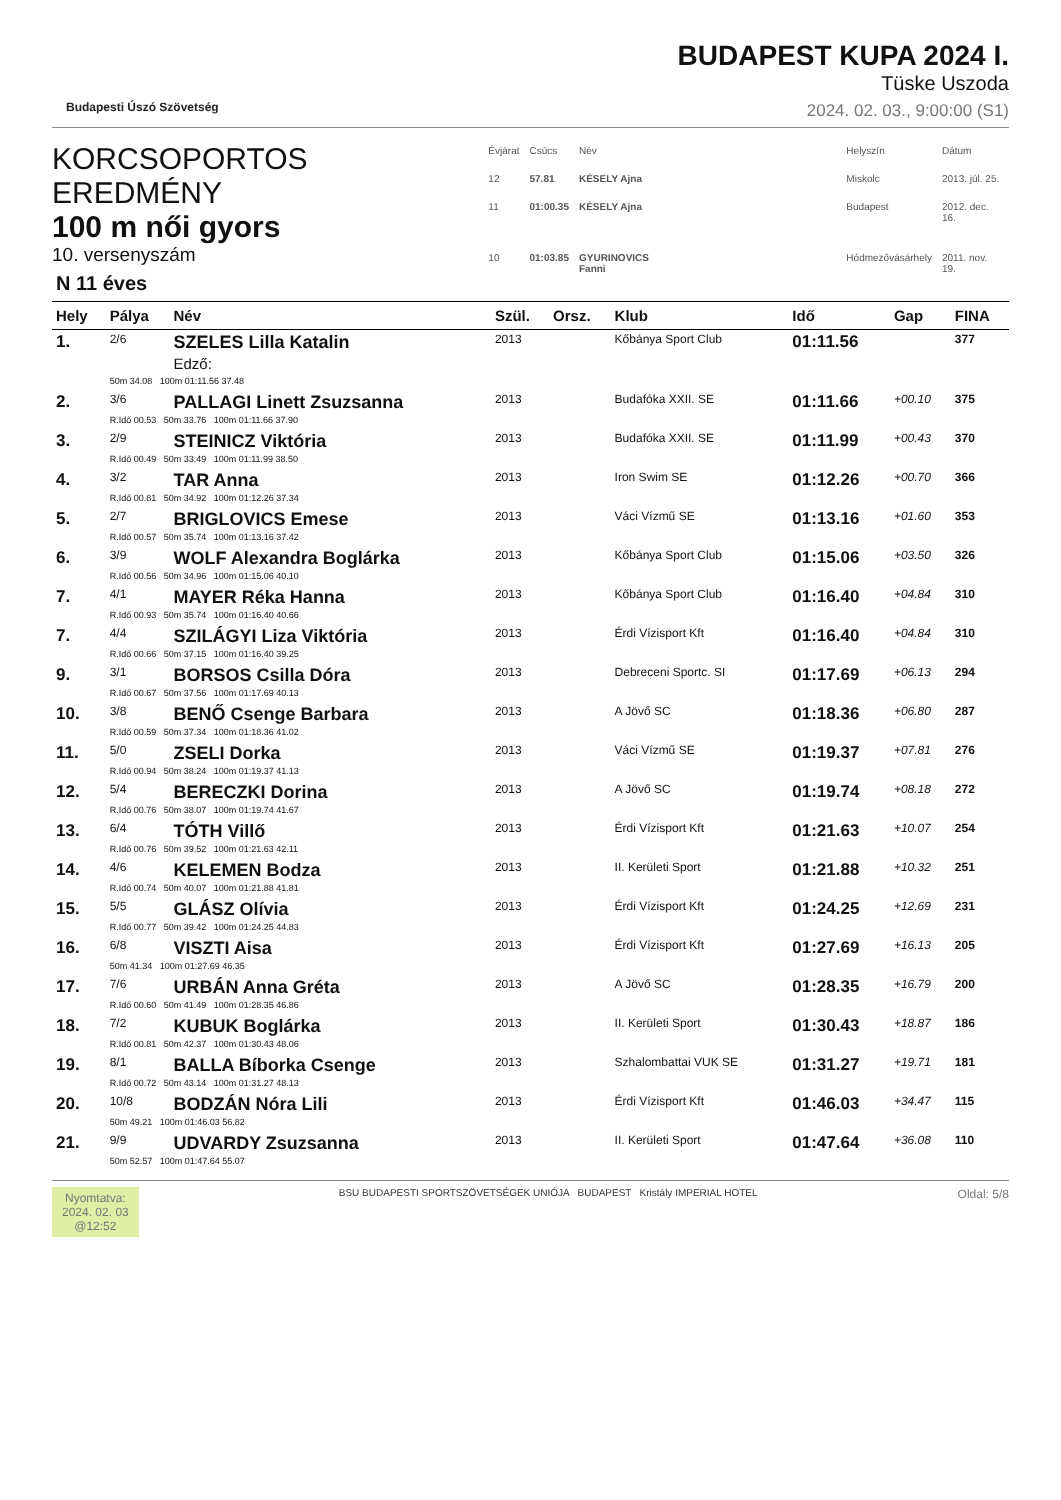Budapesti Úszó Szövetség
BUDAPEST KUPA 2024 I.
Tüske Uszoda
2024. 02. 03., 9:00:00 (S1)
KORCSOPORTOS EREDMÉNY
100 m női gyors
10. versenyszám
N 11 éves
| Évjárat | Csúcs | Név | | Helyszín | Dátum |
| 12 | 57.81 | KÉSELY Ajna | | Miskolc | 2013. júl. 25. |
| 11 | 01:00.35 | KÉSELY Ajna | | Budapest | 2012. dec. 16. |
| 10 | 01:03.85 | GYURINOVICS Fanni | | Hódmezővásárhely | 2011. nov. 19. |
| Hely | Pálya | Név | Szül. | Orsz. | Klub | Idő | Gap | FINA |
| --- | --- | --- | --- | --- | --- | --- | --- | --- |
| 1. | 2/6 | SZELES Lilla Katalin Edző: | 2013 | | Kőbánya Sport Club | 01:11.56 | | 377 |
| | 50m 34.08 100m 01:11.56 37.48 | | | | | | | |
| 2. | 3/6 | PALLAGI Linett Zsuzsanna | 2013 | | Budafóka XXII. SE | 01:11.66 | +00.10 | 375 |
| | R.Idő 00.53 50m 33.76 100m 01:11.66 37.90 | | | | | | | |
| 3. | 2/9 | STEINICZ Viktória | 2013 | | Budafóka XXII. SE | 01:11.99 | +00.43 | 370 |
| | R.Idő 00.49 50m 33.49 100m 01:11.99 38.50 | | | | | | | |
| 4. | 3/2 | TAR Anna | 2013 | | Iron Swim SE | 01:12.26 | +00.70 | 366 |
| | R.Idő 00.81 50m 34.92 100m 01:12.26 37.34 | | | | | | | |
| 5. | 2/7 | BRIGLOVICS Emese | 2013 | | Váci Vízmű SE | 01:13.16 | +01.60 | 353 |
| | R.Idő 00.57 50m 35.74 100m 01:13.16 37.42 | | | | | | | |
| 6. | 3/9 | WOLF Alexandra Boglárka | 2013 | | Kőbánya Sport Club | 01:15.06 | +03.50 | 326 |
| | R.Idő 00.56 50m 34.96 100m 01:15.06 40.10 | | | | | | | |
| 7. | 4/1 | MAYER Réka Hanna | 2013 | | Kőbánya Sport Club | 01:16.40 | +04.84 | 310 |
| | R.Idő 00.93 50m 35.74 100m 01:16.40 40.66 | | | | | | | |
| 7. | 4/4 | SZILÁGYI Liza Viktória | 2013 | | Érdi Vízisport Kft | 01:16.40 | +04.84 | 310 |
| | R.Idő 00.66 50m 37.15 100m 01:16.40 39.25 | | | | | | | |
| 9. | 3/1 | BORSOS Csilla Dóra | 2013 | | Debreceni Sportc. SI | 01:17.69 | +06.13 | 294 |
| | R.Idő 00.67 50m 37.56 100m 01:17.69 40.13 | | | | | | | |
| 10. | 3/8 | BENŐ Csenge Barbara | 2013 | | A Jövő SC | 01:18.36 | +06.80 | 287 |
| | R.Idő 00.59 50m 37.34 100m 01:18.36 41.02 | | | | | | | |
| 11. | 5/0 | ZSELI Dorka | 2013 | | Váci Vízmű SE | 01:19.37 | +07.81 | 276 |
| | R.Idő 00.94 50m 38.24 100m 01:19.37 41.13 | | | | | | | |
| 12. | 5/4 | BERECZKI Dorina | 2013 | | A Jövő SC | 01:19.74 | +08.18 | 272 |
| | R.Idő 00.76 50m 38.07 100m 01:19.74 41.67 | | | | | | | |
| 13. | 6/4 | TÓTH Villő | 2013 | | Érdi Vízisport Kft | 01:21.63 | +10.07 | 254 |
| | R.Idő 00.76 50m 39.52 100m 01:21.63 42.11 | | | | | | | |
| 14. | 4/6 | KELEMEN Bodza | 2013 | | II. Kerületi Sport | 01:21.88 | +10.32 | 251 |
| | R.Idő 00.74 50m 40.07 100m 01:21.88 41.81 | | | | | | | |
| 15. | 5/5 | GLÁSZ Olívia | 2013 | | Érdi Vízisport Kft | 01:24.25 | +12.69 | 231 |
| | R.Idő 00.77 50m 39.42 100m 01:24.25 44.83 | | | | | | | |
| 16. | 6/8 | VISZTI Aisa | 2013 | | Érdi Vízisport Kft | 01:27.69 | +16.13 | 205 |
| | 50m 41.34 100m 01:27.69 46.35 | | | | | | | |
| 17. | 7/6 | URBÁN Anna Gréta | 2013 | | A Jövő SC | 01:28.35 | +16.79 | 200 |
| | R.Idő 00.60 50m 41.49 100m 01:28.35 46.86 | | | | | | | |
| 18. | 7/2 | KUBUK Boglárka | 2013 | | II. Kerületi Sport | 01:30.43 | +18.87 | 186 |
| | R.Idő 00.81 50m 42.37 100m 01:30.43 48.06 | | | | | | | |
| 19. | 8/1 | BALLA Bíborka Csenge | 2013 | | Szhalombattai VUK SE | 01:31.27 | +19.71 | 181 |
| | R.Idő 00.72 50m 43.14 100m 01:31.27 48.13 | | | | | | | |
| 20. | 10/8 | BODZÁN Nóra Lili | 2013 | | Érdi Vízisport Kft | 01:46.03 | +34.47 | 115 |
| | 50m 49.21 100m 01:46.03 56.82 | | | | | | | |
| 21. | 9/9 | UDVARDY Zsuzsanna | 2013 | | II. Kerületi Sport | 01:47.64 | +36.08 | 110 |
| | 50m 52.57 100m 01:47.64 55.07 | | | | | | | |
Nyomtatva:
2024. 02. 03
@12:52
BSU BUDAPESTI SPORTSZÖVETSÉGEK UNIÓJA BUDAPEST Kristály IMPERIAL HOTEL
Oldal: 5/8